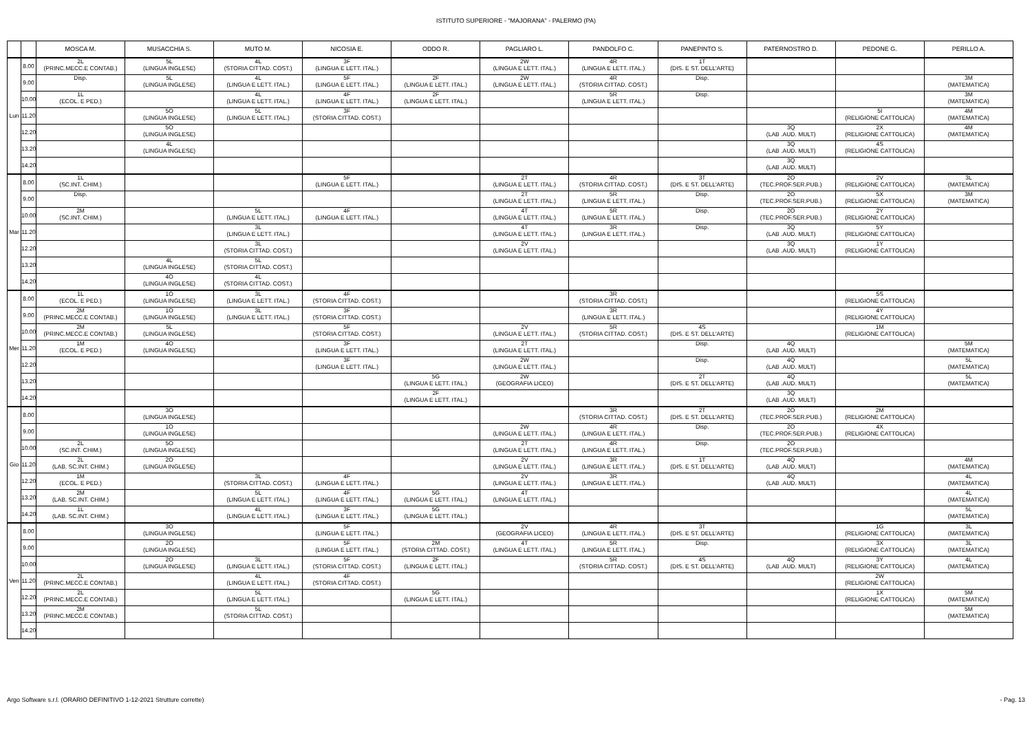ISTITUTO SUPERIORE - "MAJORANA" - PALERMO (PA)
| | | MOSCA M. | MUSACCHIA S. | MUTO M. | NICOSIA E. | ODDO R. | PAGLIARO L. | PANDOLFO C. | PANEPINTO S. | PATERNOSTRO D. | PEDONE G. | PERILLO A. |
| --- | --- | --- | --- | --- | --- | --- | --- | --- | --- | --- | --- | --- |
| Lun | 8.00 | 2L (PRINC.MECC.E CONTAB.) | 5L (LINGUA INGLESE) | 4L (STORIA CITTAD. COST.) | 3F (LINGUA E LETT. ITAL.) | | 2W (LINGUA E LETT. ITAL.) | 4R (LINGUA E LETT. ITAL.) | 1T (DIS. E ST. DELL'ARTE) | | | |
| | 9.00 | Disp. | 5L (LINGUA INGLESE) | 4L (LINGUA E LETT. ITAL.) | 5F (LINGUA E LETT. ITAL.) | 2F (LINGUA E LETT. ITAL.) | 2W (LINGUA E LETT. ITAL.) | 4R (STORIA CITTAD. COST.) | Disp. | | | 3M (MATEMATICA) |
| | 10.00 | 1L (ECOL. E PED.) | | 4L (LINGUA E LETT. ITAL.) | 4F (LINGUA E LETT. ITAL.) | 2F (LINGUA E LETT. ITAL.) | | 5R (LINGUA E LETT. ITAL.) | Disp. | | | 3M (MATEMATICA) |
| | 11.20 | | 5O (LINGUA INGLESE) | 5L (LINGUA E LETT. ITAL.) | 3F (STORIA CITTAD. COST.) | | | | | | 5I (RELIGIONE CATTOLICA) | 4M (MATEMATICA) |
| | 12.20 | | 5O (LINGUA INGLESE) | | | | | | | 3Q (LAB .AUD. MULT) | 2X (RELIGIONE CATTOLICA) | 4M (MATEMATICA) |
| | 13.20 | | 4L (LINGUA INGLESE) | | | | | | | 3Q (LAB .AUD. MULT) | 4S (RELIGIONE CATTOLICA) | |
| | 14.20 | | | | | | | | | 3Q (LAB .AUD. MULT) | | |
| Mar | 8.00 | 1L (SC.INT. CHIM.) | | | 5F (LINGUA E LETT. ITAL.) | | 2T (LINGUA E LETT. ITAL.) | 4R (STORIA CITTAD. COST.) | 3T (DIS. E ST. DELL'ARTE) | 2O (TEC.PROF.SER.PUB.) | 2V (RELIGIONE CATTOLICA) | 3L (MATEMATICA) |
| | 9.00 | Disp. | | | | | 2T (LINGUA E LETT. ITAL.) | 5R (LINGUA E LETT. ITAL.) | Disp. | 2O (TEC.PROF.SER.PUB.) | 5X (RELIGIONE CATTOLICA) | 3M (MATEMATICA) |
| | 10.00 | 2M (SC.INT. CHIM.) | | 5L (LINGUA E LETT. ITAL.) | 4F (LINGUA E LETT. ITAL.) | | 4T (LINGUA E LETT. ITAL.) | 5R (LINGUA E LETT. ITAL.) | Disp. | 2O (TEC.PROF.SER.PUB.) | 2Y (RELIGIONE CATTOLICA) | |
| | 11.20 | | | 3L (LINGUA E LETT. ITAL.) | | | 4T (LINGUA E LETT. ITAL.) | 3R (LINGUA E LETT. ITAL.) | Disp. | 3Q (LAB .AUD. MULT) | 5Y (RELIGIONE CATTOLICA) | |
| | 12.20 | | | 3L (STORIA CITTAD. COST.) | | | 2V (LINGUA E LETT. ITAL.) | | | 3Q (LAB .AUD. MULT) | 1Y (RELIGIONE CATTOLICA) | |
| | 13.20 | | 4L (LINGUA INGLESE) | 5L (STORIA CITTAD. COST.) | | | | | | | | |
| | 14.20 | | 4O (LINGUA INGLESE) | 4L (STORIA CITTAD. COST.) | | | | | | | | |
| Mer | 8.00 | 1L (ECOL. E PED.) | 1O (LINGUA INGLESE) | 3L (LINGUA E LETT. ITAL.) | 4F (STORIA CITTAD. COST.) | | | 3R (STORIA CITTAD. COST.) | | | 5S (RELIGIONE CATTOLICA) | |
| | 9.00 | 2M (PRINC.MECC.E CONTAB.) | 1O (LINGUA INGLESE) | 3L (LINGUA E LETT. ITAL.) | 3F (STORIA CITTAD. COST.) | | | 3R (LINGUA E LETT. ITAL.) | | | 4Y (RELIGIONE CATTOLICA) | |
| | 10.00 | 2M (PRINC.MECC.E CONTAB.) | 5L (LINGUA INGLESE) | | 5F (STORIA CITTAD. COST.) | | 2V (LINGUA E LETT. ITAL.) | 5R (STORIA CITTAD. COST.) | 4S (DIS. E ST. DELL'ARTE) | | 1M (RELIGIONE CATTOLICA) | |
| | 11.20 | 1M (ECOL. E PED.) | 4O (LINGUA INGLESE) | | 3F (LINGUA E LETT. ITAL.) | | 2T (LINGUA E LETT. ITAL.) | | Disp. | 4Q (LAB .AUD. MULT) | | 5M (MATEMATICA) |
| | 12.20 | | | | 3F (LINGUA E LETT. ITAL.) | | 2W (LINGUA E LETT. ITAL.) | | Disp. | 4Q (LAB .AUD. MULT) | | 5L (MATEMATICA) |
| | 13.20 | | | | | 5G (LINGUA E LETT. ITAL.) | 2W (GEOGRAFIA LICEO) | | 2T (DIS. E ST. DELL'ARTE) | 4Q (LAB .AUD. MULT) | | 5L (MATEMATICA) |
| | 14.20 | | | | | 2F (LINGUA E LETT. ITAL.) | | | | 3Q (LAB .AUD. MULT) | | |
| Gio | 8.00 | | 3O (LINGUA INGLESE) | | | | | 3R (STORIA CITTAD. COST.) | 2T (DIS. E ST. DELL'ARTE) | 2O (TEC.PROF.SER.PUB.) | 2M (RELIGIONE CATTOLICA) | |
| | 9.00 | | 1O (LINGUA INGLESE) | | | | 2W (LINGUA E LETT. ITAL.) | 4R (LINGUA E LETT. ITAL.) | Disp. | 2O (TEC.PROF.SER.PUB.) | 4X (RELIGIONE CATTOLICA) | |
| | 10.00 | 2L (SC.INT. CHIM.) | 5O (LINGUA INGLESE) | | | | 2T (LINGUA E LETT. ITAL.) | 4R (LINGUA E LETT. ITAL.) | Disp. | 2O (TEC.PROF.SER.PUB.) | | |
| | 11.20 | 2L (LAB. SC.INT. CHIM.) | 2O (LINGUA INGLESE) | | | | 2V (LINGUA E LETT. ITAL.) | 3R (LINGUA E LETT. ITAL.) | 1T (DIS. E ST. DELL'ARTE) | 4Q (LAB .AUD. MULT) | | 4M (MATEMATICA) |
| | 12.20 | 1M (ECOL. E PED.) | | 3L (STORIA CITTAD. COST.) | 4F (LINGUA E LETT. ITAL.) | | 2V (LINGUA E LETT. ITAL.) | 3R (LINGUA E LETT. ITAL.) | | 4Q (LAB .AUD. MULT) | | 4L (MATEMATICA) |
| | 13.20 | 2M (LAB. SC.INT. CHIM.) | | 5L (LINGUA E LETT. ITAL.) | 4F (LINGUA E LETT. ITAL.) | 5G (LINGUA E LETT. ITAL.) | 4T (LINGUA E LETT. ITAL.) | | | | | 4L (MATEMATICA) |
| | 14.20 | 1L (LAB. SC.INT. CHIM.) | | 4L (LINGUA E LETT. ITAL.) | 3F (LINGUA E LETT. ITAL.) | 5G (LINGUA E LETT. ITAL.) | | | | | | 5L (MATEMATICA) |
| Ven | 8.00 | | 3O (LINGUA INGLESE) | | 5F (LINGUA E LETT. ITAL.) | | 2V (GEOGRAFIA LICEO) | 4R (LINGUA E LETT. ITAL.) | 3T (DIS. E ST. DELL'ARTE) | | 1G (RELIGIONE CATTOLICA) | 3L (MATEMATICA) |
| | 9.00 | | 2O (LINGUA INGLESE) | | 5F (LINGUA E LETT. ITAL.) | 2M (STORIA CITTAD. COST.) | 4T (LINGUA E LETT. ITAL.) | 5R (LINGUA E LETT. ITAL.) | Disp. | | 3X (RELIGIONE CATTOLICA) | 3L (MATEMATICA) |
| | 10.00 | | 2O (LINGUA INGLESE) | 3L (LINGUA E LETT. ITAL.) | 5F (STORIA CITTAD. COST.) | 2F (LINGUA E LETT. ITAL.) | | 5R (STORIA CITTAD. COST.) | 4S (DIS. E ST. DELL'ARTE) | 4Q (LAB .AUD. MULT) | 3Y (RELIGIONE CATTOLICA) | 4L (MATEMATICA) |
| | 11.20 | 2L (PRINC.MECC.E CONTAB.) | | 4L (LINGUA E LETT. ITAL.) | 4F (STORIA CITTAD. COST.) | | | | | | 2W (RELIGIONE CATTOLICA) | |
| | 12.20 | 2L (PRINC.MECC.E CONTAB.) | | 5L (LINGUA E LETT. ITAL.) | | 5G (LINGUA E LETT. ITAL.) | | | | | 1X (RELIGIONE CATTOLICA) | 5M (MATEMATICA) |
| | 13.20 | 2M (PRINC.MECC.E CONTAB.) | | 5L (STORIA CITTAD. COST.) | | | | | | | | 5M (MATEMATICA) |
| | 14.20 | | | | | | | | | | | |
Argo Software s.r.l. (ORARIO DEFINITIVO 1-12-2021 Strutture corrette) - Pag. 13